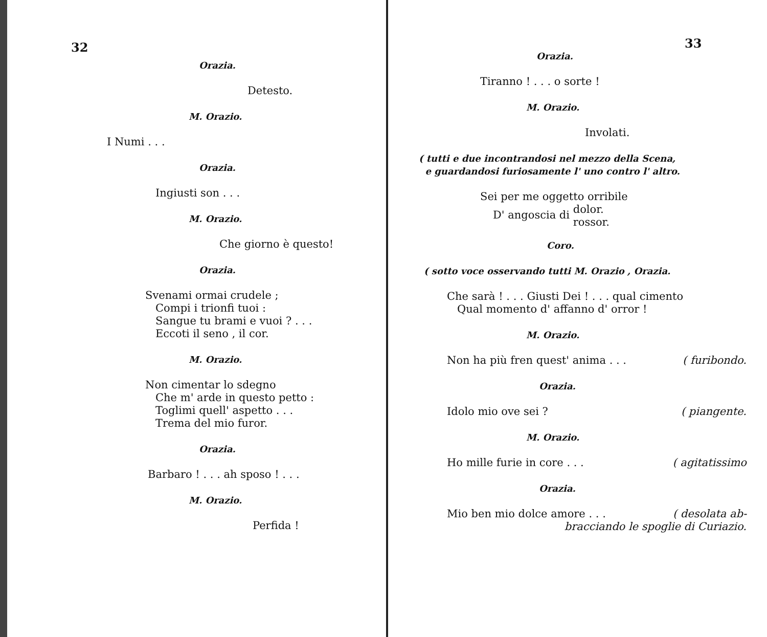32
Orazia.
Detesto.
M. Orazio.
I Numi . . .
Orazia.
Ingiusti son . . .
M. Orazio.
Che giorno è questo!
Orazia.
Svenami ormai crudele ;
Compi i trionfi tuoi :
Sangue tu brami e vuoi ? . . .
Eccoti il seno , il cor.
M. Orazio.
Non cimentar lo sdegno
Che m' arde in questo petto :
Toglimi quell' aspetto . . .
Trema del mio furor.
Orazia.
Barbaro ! . . . ah sposo ! . . .
M. Orazio.
Perfida !
33
Orazia.
Tiranno ! . . . o sorte !
M. Orazio.
Involati.
( tutti e due incontrandosi nel mezzo della Scena,
e guardandosi furiosamente l' uno contro l' altro.
Sei per me oggetto orribile
D' angoscia di dolor.
rossor.
Coro.
( sotto voce osservando tutti M. Orazio , Orazia.
Che sarà ! . . . Giusti Dei ! . . . qual cimento
Qual momento d' affanno d' orror !
M. Orazio.
Non ha più fren quest' anima . . . ( furibondo.
Orazia.
Idolo mio ove sei ? ( piangente.
M. Orazio.
Ho mille furie in core . . . ( agitatissimo
Orazia.
Mio ben mio dolce amore . . . ( desolata ab-
bracciando le spoglie di Curiazio.